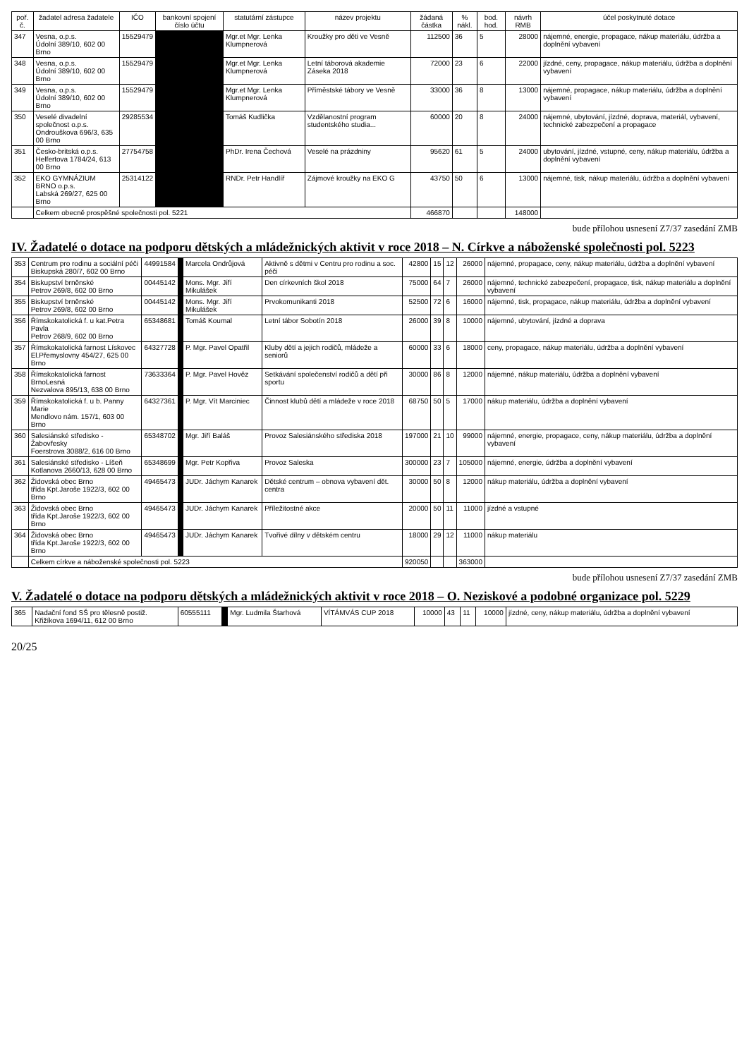| poř. č. | žadatel adresa žadatele | IČO | bankovní spojení číslo účtu | statutární zástupce | název projektu | žádaná částka | % nákl. | bod. hod. | návrh RMB | účel poskytnuté dotace |
| --- | --- | --- | --- | --- | --- | --- | --- | --- | --- | --- |
| 347 | Vesna, o.p.s. Údolní 389/10, 602 00 Brno | 15529479 | | Mgr.et Mgr. Lenka Klumpnerová | Kroužky pro děti ve Vesně | 112500 | 36 | 5 | 28000 | nájemné, energie, propagace, nákup materiálu, údržba a doplnění vybavení |
| 348 | Vesna, o.p.s. Údolní 389/10, 602 00 Brno | 15529479 | | Mgr.et Mgr. Lenka Klumpnerová | Letní táborová akademie Záseka 2018 | 72000 | 23 | 6 | 22000 | jízdné, ceny, propagace, nákup materiálu, údržba a doplnění vybavení |
| 349 | Vesna, o.p.s. Údolní 389/10, 602 00 Brno | 15529479 | | Mgr.et Mgr. Lenka Klumpnerová | Příměstské tábory ve Vesně | 33000 | 36 | 8 | 13000 | nájemné, propagace, nákup materiálu, údržba a doplnění vybavení |
| 350 | Veselé divadelní společnost o.p.s. Ondrouškova 696/3, 635 00 Brno | 29285534 | | Tomáš Kudlička | Vzdělanostní program studentského studia... | 60000 | 20 | 8 | 24000 | nájemné, ubytování, jízdné, doprava, materiál, vybavení, technické zabezpečení a propagace |
| 351 | Česko-britská o.p.s. Helfertova 1784/24, 613 00 Brno | 27754758 | | PhDr. Irena Čechová | Veselé na prázdniny | 95620 | 61 | 5 | 24000 | ubytování, jízdné, vstupné, ceny, nákup materiálu, údržba a doplnění vybavení |
| 352 | EKO GYMNÁZIUM BRNO o.p.s. Labská 269/27, 625 00 Brno | 25314122 | | RNDr. Petr Handlíř | Zájmové kroužky na EKO G | 43750 | 50 | 6 | 13000 | nájemné, tisk, nákup materiálu, údržba a doplnění vybavení |
| | Celkem obecně prospěšné společnosti pol. 5221 | | | | | 466870 | | | 148000 | |
bude přílohou usnesení Z7/37 zasedání ZMB
IV. Žadatelé o dotace na podporu dětských a mládežnických aktivit v roce 2018 – N. Církve a náboženské společnosti pol. 5223
| 353 | Centrum pro rodinu a sociální péči Biskupská 280/7, 602 00 Brno | 44991584 | | Marcela Ondrůjová | Aktivně s dětmi v Centru pro rodinu a soc. péči | 42800 | 15 | 12 | 26000 | nájemné, propagace, ceny, nákup materiálu, údržba a doplnění vybavení |
| 354 | Biskupství brněnské Petrov 269/8, 602 00 Brno | 00445142 | | Mons. Mgr. Jiří Mikulášek | Den církevních škol 2018 | 75000 | 64 | 7 | 26000 | nájemné, technické zabezpečení, propagace, tisk, nákup materiálu a doplnění vybavení |
| 355 | Biskupství brněnské Petrov 269/8, 602 00 Brno | 00445142 | | Mons. Mgr. Jiří Mikulášek | Prvokomunikanti 2018 | 52500 | 72 | 6 | 16000 | nájemné, tisk, propagace, nákup materiálu, údržba a doplnění vybavení |
| 356 | Římskokatolická f. u kat.Petra Pavla Petrov 268/9, 602 00 Brno | 65348681 | | Tomáš Koumal | Letní tábor Sobotín 2018 | 26000 | 39 | 8 | 10000 | nájemné, ubytování, jízdné a doprava |
| 357 | Římskokatolická farnost Lískovec El.Přemyslovny 454/27, 625 00 Brno | 64327728 | | P. Mgr. Pavel Opatřil | Kluby dětí a jejich rodičů, mládeže a seniorů | 60000 | 33 | 6 | 18000 | ceny, propagace, nákup materiálu, údržba a doplnění vybavení |
| 358 | Římskokatolická farnost BrnoLesná Nezvalova 895/13, 638 00 Brno | 73633364 | | P. Mgr. Pavel Hověz | Setkávání společenství rodičů a dětí při sportu | 30000 | 86 | 8 | 12000 | nájemné, nákup materiálu, údržba a doplnění vybavení |
| 359 | Římskokatolická f. u b. Panny Marie Mendlovo nám. 157/1, 603 00 Brno | 64327361 | | P. Mgr. Vít Marciniec | Činnost klubů dětí a mládeže v roce 2018 | 68750 | 50 | 5 | 17000 | nákup materiálu, údržba a doplnění vybavení |
| 360 | Salesiánské středisko - Žabovřesky Foerstrova 3088/2, 616 00 Brno | 65348702 | | Mgr. Jiří Baláš | Provoz Salesiánského střediska 2018 | 197000 | 21 | 10 | 99000 | nájemné, energie, propagace, ceny, nákup materiálu, údržba a doplnění vybavení |
| 361 | Salesiánské středisko - Líšeň Kotlanova 2660/13, 628 00 Brno | 65348699 | | Mgr. Petr Kopřiva | Provoz Saleska | 300000 | 23 | 7 | 105000 | nájemné, energie, údržba a doplnění vybavení |
| 362 | Židovská obec Brno třída Kpt.Jaroše 1922/3, 602 00 Brno | 49465473 | | JUDr. Jáchym Kanarek | Dětské centrum – obnova vybavení dět. centra | 30000 | 50 | 8 | 12000 | nákup materiálu, údržba a doplnění vybavení |
| 363 | Židovská obec Brno třída Kpt.Jaroše 1922/3, 602 00 Brno | 49465473 | | JUDr. Jáchym Kanarek | Příležitostné akce | 20000 | 50 | 11 | 11000 | jízdné a vstupné |
| 364 | Židovská obec Brno třída Kpt.Jaroše 1922/3, 602 00 Brno | 49465473 | | JUDr. Jáchym Kanarek | Tvořivé dílny v dětském centru | 18000 | 29 | 12 | 11000 | nákup materiálu |
| | Celkem církve a náboženské společnosti pol. 5223 | | | | | 920050 | | | 363000 | |
bude přílohou usnesení Z7/37 zasedání ZMB
V. Žadatelé o dotace na podporu dětských a mládežnických aktivit v roce 2018 – O. Neziskové a podobné organizace pol. 5229
| 365 | Nadační fond SŠ pro tělesně postiž. Křižíkova 1694/11, 612 00 Brno | 60555111 | | Mgr. Ludmila Štarhová | VÍTÁMVÁS CUP 2018 | 10000 | 43 | 11 | 10000 | jízdné, ceny, nákup materiálu, údržba a doplnění vybavení |
20/25